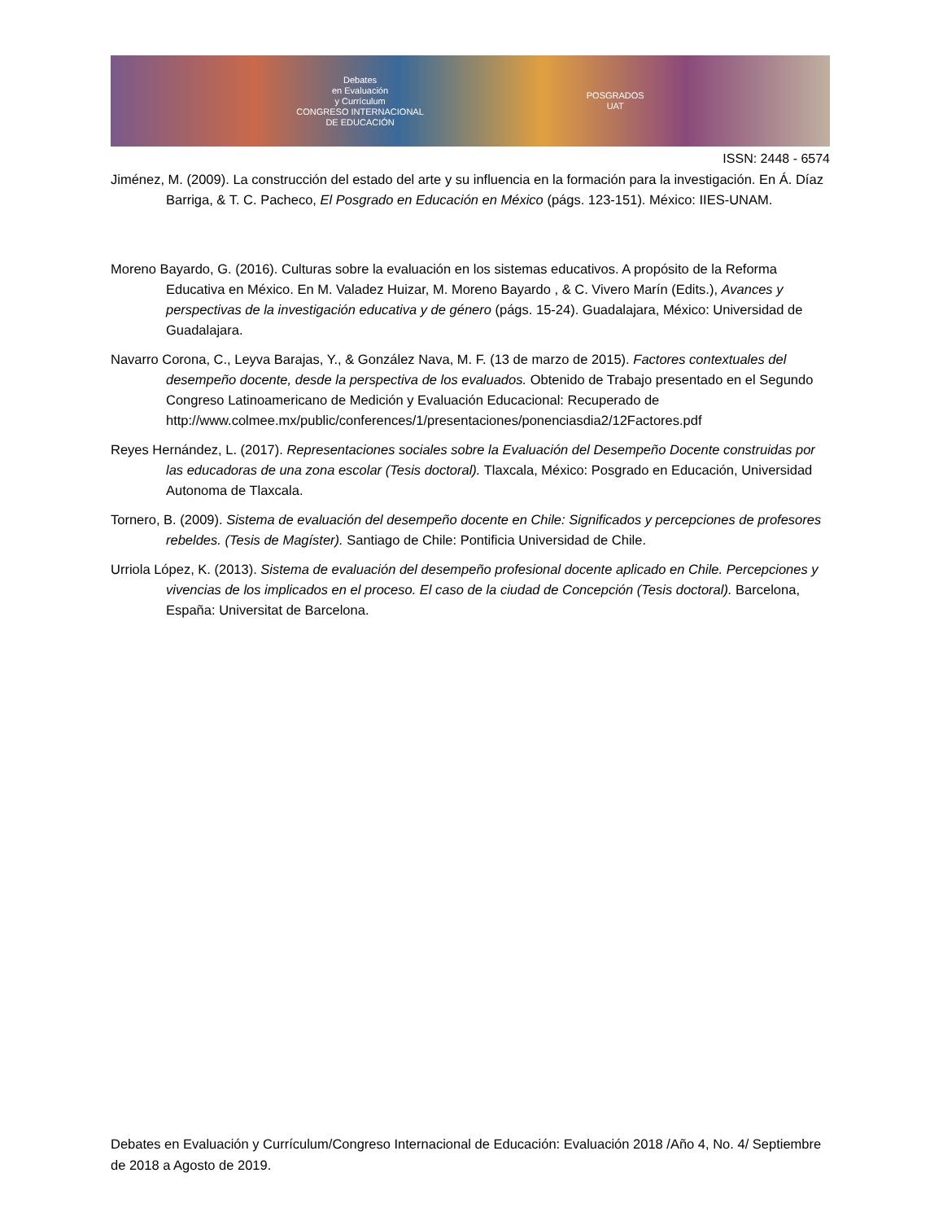Debates
en Evaluación
y Currículum
CONGRESO INTERNACIONAL
DE EDUCACIÓN
POSGRADOS
UAT
ISSN: 2448 - 6574
Jiménez, M. (2009). La construcción del estado del arte y su influencia en la formación para la investigación. En Á. Díaz Barriga, & T. C. Pacheco, El Posgrado en Educación en México (págs. 123-151). México: IIES-UNAM.
Moreno Bayardo, G. (2016). Culturas sobre la evaluación en los sistemas educativos. A propósito de la Reforma Educativa en México. En M. Valadez Huizar, M. Moreno Bayardo , & C. Vivero Marín (Edits.), Avances y perspectivas de la investigación educativa y de género (págs. 15-24). Guadalajara, México: Universidad de Guadalajara.
Navarro Corona, C., Leyva Barajas, Y., & González Nava, M. F. (13 de marzo de 2015). Factores contextuales del desempeño docente, desde la perspectiva de los evaluados. Obtenido de Trabajo presentado en el Segundo Congreso Latinoamericano de Medición y Evaluación Educacional: Recuperado de http://www.colmee.mx/public/conferences/1/presentaciones/ponenciasdia2/12Factores.pdf
Reyes Hernández, L. (2017). Representaciones sociales sobre la Evaluación del Desempeño Docente construidas por las educadoras de una zona escolar (Tesis doctoral). Tlaxcala, México: Posgrado en Educación, Universidad Autonoma de Tlaxcala.
Tornero, B. (2009). Sistema de evaluación del desempeño docente en Chile: Significados y percepciones de profesores rebeldes. (Tesis de Magíster). Santiago de Chile: Pontificia Universidad de Chile.
Urriola López, K. (2013). Sistema de evaluación del desempeño profesional docente aplicado en Chile. Percepciones y vivencias de los implicados en el proceso. El caso de la ciudad de Concepción (Tesis doctoral). Barcelona, España: Universitat de Barcelona.
Debates en Evaluación y Currículum/Congreso Internacional de Educación: Evaluación 2018 /Año 4, No. 4/ Septiembre de 2018 a Agosto de 2019.